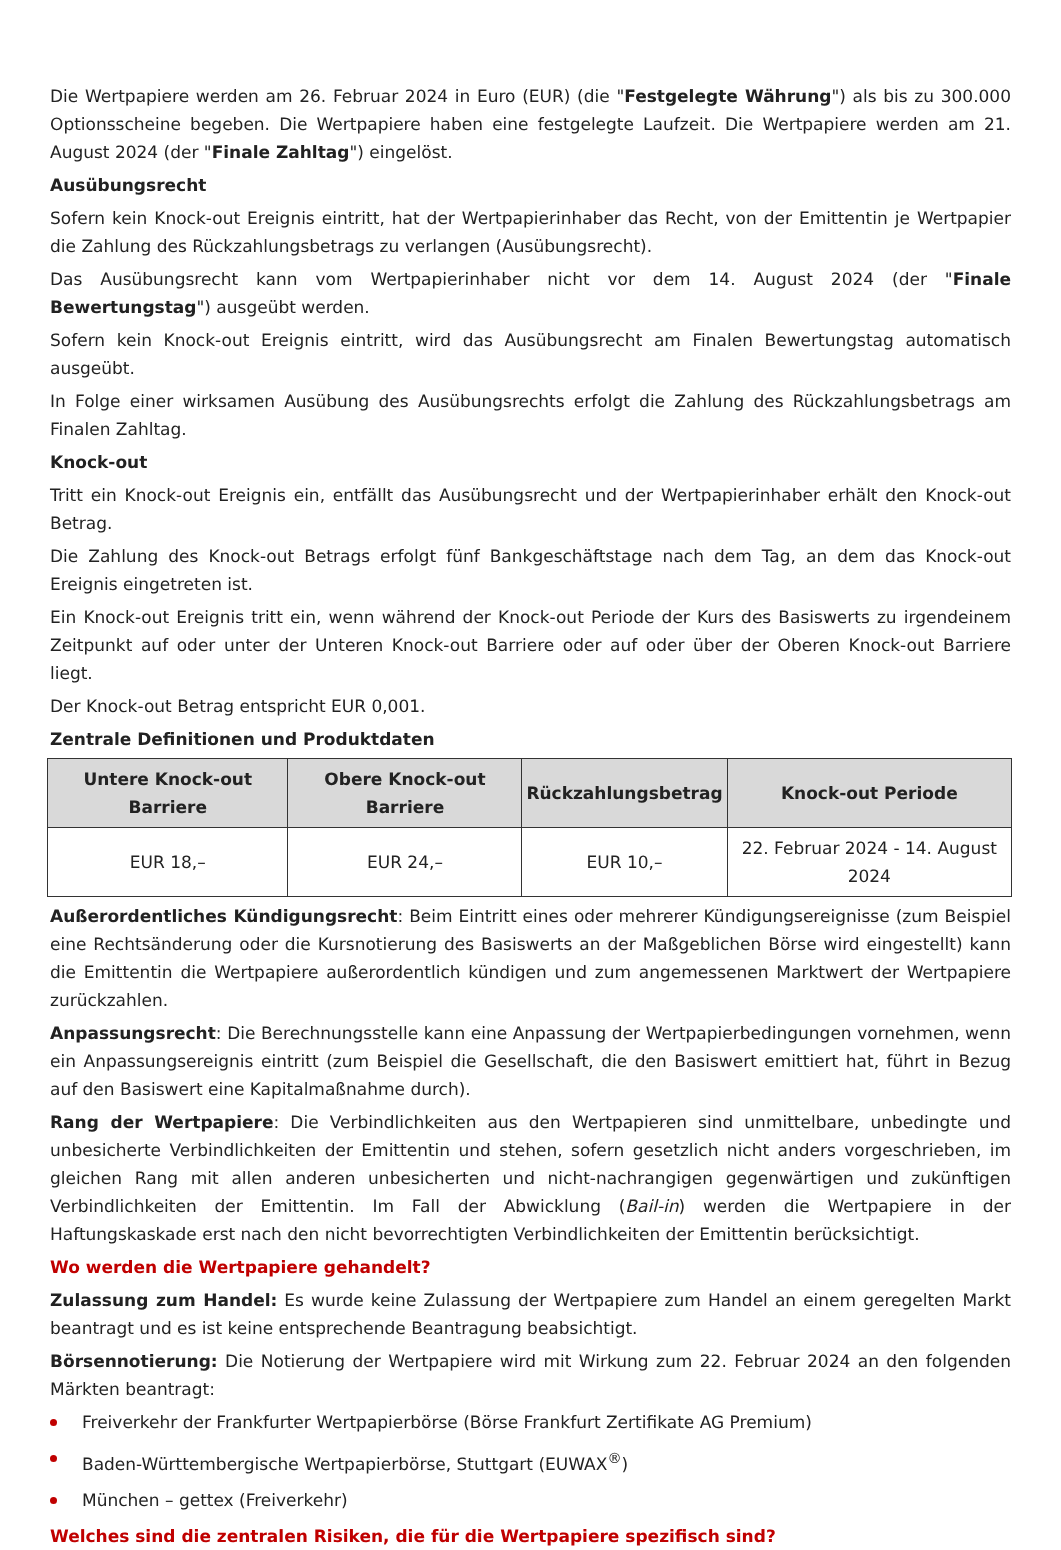Die Wertpapiere werden am 26. Februar 2024 in Euro (EUR) (die "Festgelegte Währung") als bis zu 300.000 Optionsscheine begeben. Die Wertpapiere haben eine festgelegte Laufzeit. Die Wertpapiere werden am 21. August 2024 (der "Finale Zahltag") eingelöst.
Ausübungsrecht
Sofern kein Knock-out Ereignis eintritt, hat der Wertpapierinhaber das Recht, von der Emittentin je Wertpapier die Zahlung des Rückzahlungsbetrags zu verlangen (Ausübungsrecht).
Das Ausübungsrecht kann vom Wertpapierinhaber nicht vor dem 14. August 2024 (der "Finale Bewertungstag") ausgeübt werden.
Sofern kein Knock-out Ereignis eintritt, wird das Ausübungsrecht am Finalen Bewertungstag automatisch ausgeübt.
In Folge einer wirksamen Ausübung des Ausübungsrechts erfolgt die Zahlung des Rückzahlungsbetrags am Finalen Zahltag.
Knock-out
Tritt ein Knock-out Ereignis ein, entfällt das Ausübungsrecht und der Wertpapierinhaber erhält den Knock-out Betrag.
Die Zahlung des Knock-out Betrags erfolgt fünf Bankgeschäftstage nach dem Tag, an dem das Knock-out Ereignis eingetreten ist.
Ein Knock-out Ereignis tritt ein, wenn während der Knock-out Periode der Kurs des Basiswerts zu irgendeinem Zeitpunkt auf oder unter der Unteren Knock-out Barriere oder auf oder über der Oberen Knock-out Barriere liegt.
Der Knock-out Betrag entspricht EUR 0,001.
Zentrale Definitionen und Produktdaten
| Untere Knock-out Barriere | Obere Knock-out Barriere | Rückzahlungsbetrag | Knock-out Periode |
| --- | --- | --- | --- |
| EUR 18,– | EUR 24,– | EUR 10,– | 22. Februar 2024 - 14. August 2024 |
Außerordentliches Kündigungsrecht: Beim Eintritt eines oder mehrerer Kündigungsereignisse (zum Beispiel eine Rechtsänderung oder die Kursnotierung des Basiswerts an der Maßgeblichen Börse wird eingestellt) kann die Emittentin die Wertpapiere außerordentlich kündigen und zum angemessenen Marktwert der Wertpapiere zurückzahlen.
Anpassungsrecht: Die Berechnungsstelle kann eine Anpassung der Wertpapierbedingungen vornehmen, wenn ein Anpassungsereignis eintritt (zum Beispiel die Gesellschaft, die den Basiswert emittiert hat, führt in Bezug auf den Basiswert eine Kapitalmaßnahme durch).
Rang der Wertpapiere: Die Verbindlichkeiten aus den Wertpapieren sind unmittelbare, unbedingte und unbesicherte Verbindlichkeiten der Emittentin und stehen, sofern gesetzlich nicht anders vorgeschrieben, im gleichen Rang mit allen anderen unbesicherten und nicht-nachrangigen gegenwärtigen und zukünftigen Verbindlichkeiten der Emittentin. Im Fall der Abwicklung (Bail-in) werden die Wertpapiere in der Haftungskaskade erst nach den nicht bevorrechtigten Verbindlichkeiten der Emittentin berücksichtigt.
Wo werden die Wertpapiere gehandelt?
Zulassung zum Handel: Es wurde keine Zulassung der Wertpapiere zum Handel an einem geregelten Markt beantragt und es ist keine entsprechende Beantragung beabsichtigt.
Börsennotierung: Die Notierung der Wertpapiere wird mit Wirkung zum 22. Februar 2024 an den folgenden Märkten beantragt:
Freiverkehr der Frankfurter Wertpapierbörse (Börse Frankfurt Zertifikate AG Premium)
Baden-Württembergische Wertpapierbörse, Stuttgart (EUWAX<sup>®</sup>)
München – gettex (Freiverkehr)
Welches sind die zentralen Risiken, die für die Wertpapiere spezifisch sind?